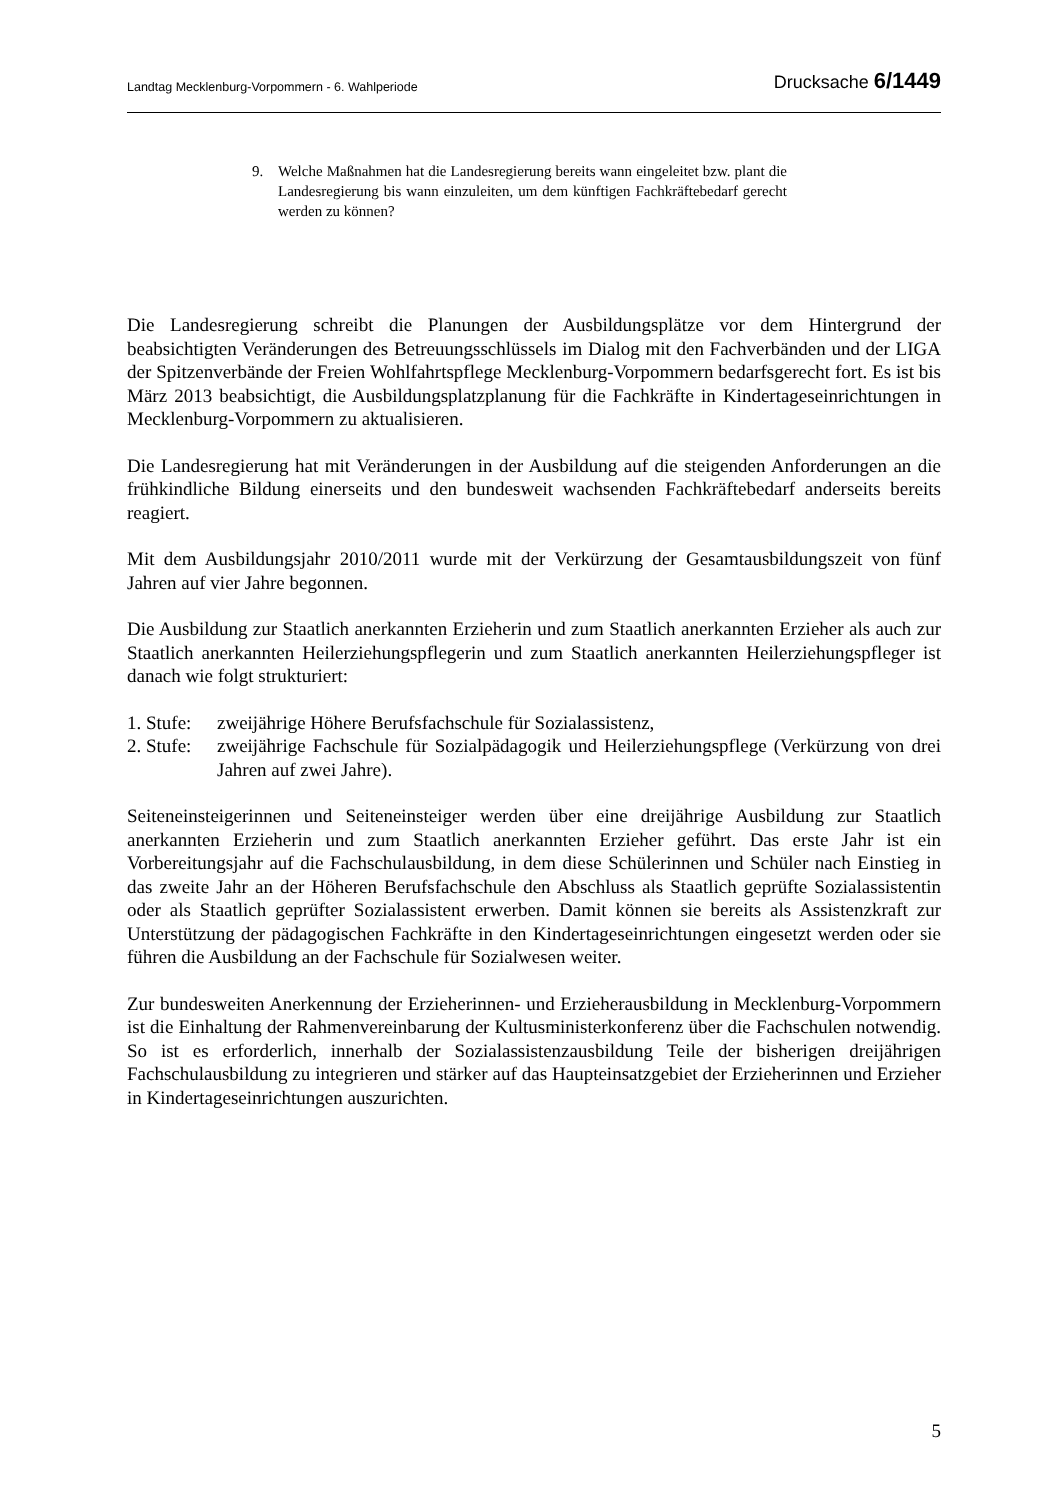Landtag Mecklenburg-Vorpommern - 6. Wahlperiode Drucksache 6/1449
9. Welche Maßnahmen hat die Landesregierung bereits wann eingeleitet bzw. plant die Landesregierung bis wann einzuleiten, um dem künftigen Fachkräftebedarf gerecht werden zu können?
Die Landesregierung schreibt die Planungen der Ausbildungsplätze vor dem Hintergrund der beabsichtigten Veränderungen des Betreuungsschlüssels im Dialog mit den Fachverbänden und der LIGA der Spitzenverbände der Freien Wohlfahrtspflege Mecklenburg-Vorpommern bedarfsgerecht fort. Es ist bis März 2013 beabsichtigt, die Ausbildungsplatzplanung für die Fachkräfte in Kindertageseinrichtungen in Mecklenburg-Vorpommern zu aktualisieren.
Die Landesregierung hat mit Veränderungen in der Ausbildung auf die steigenden Anforderungen an die frühkindliche Bildung einerseits und den bundesweit wachsenden Fachkräftebedarf anderseits bereits reagiert.
Mit dem Ausbildungsjahr 2010/2011 wurde mit der Verkürzung der Gesamtausbildungszeit von fünf Jahren auf vier Jahre begonnen.
Die Ausbildung zur Staatlich anerkannten Erzieherin und zum Staatlich anerkannten Erzieher als auch zur Staatlich anerkannten Heilerziehungspflegerin und zum Staatlich anerkannten Heilerziehungspfleger ist danach wie folgt strukturiert:
1. Stufe: zweijährige Höhere Berufsfachschule für Sozialassistenz,
2. Stufe: zweijährige Fachschule für Sozialpädagogik und Heilerziehungspflege (Verkürzung von drei Jahren auf zwei Jahre).
Seiteneinsteigerinnen und Seiteneinsteiger werden über eine dreijährige Ausbildung zur Staatlich anerkannten Erzieherin und zum Staatlich anerkannten Erzieher geführt. Das erste Jahr ist ein Vorbereitungsjahr auf die Fachschulausbildung, in dem diese Schülerinnen und Schüler nach Einstieg in das zweite Jahr an der Höheren Berufsfachschule den Abschluss als Staatlich geprüfte Sozialassistentin oder als Staatlich geprüfter Sozialassistent erwerben. Damit können sie bereits als Assistenzkraft zur Unterstützung der pädagogischen Fachkräfte in den Kindertageseinrichtungen eingesetzt werden oder sie führen die Ausbildung an der Fachschule für Sozialwesen weiter.
Zur bundesweiten Anerkennung der Erzieherinnen- und Erzieherausbildung in Mecklenburg-Vorpommern ist die Einhaltung der Rahmenvereinbarung der Kultusministerkonferenz über die Fachschulen notwendig. So ist es erforderlich, innerhalb der Sozialassistenzausbildung Teile der bisherigen dreijährigen Fachschulausbildung zu integrieren und stärker auf das Haupteinsatzgebiet der Erzieherinnen und Erzieher in Kindertageseinrichtungen auszurichten.
5